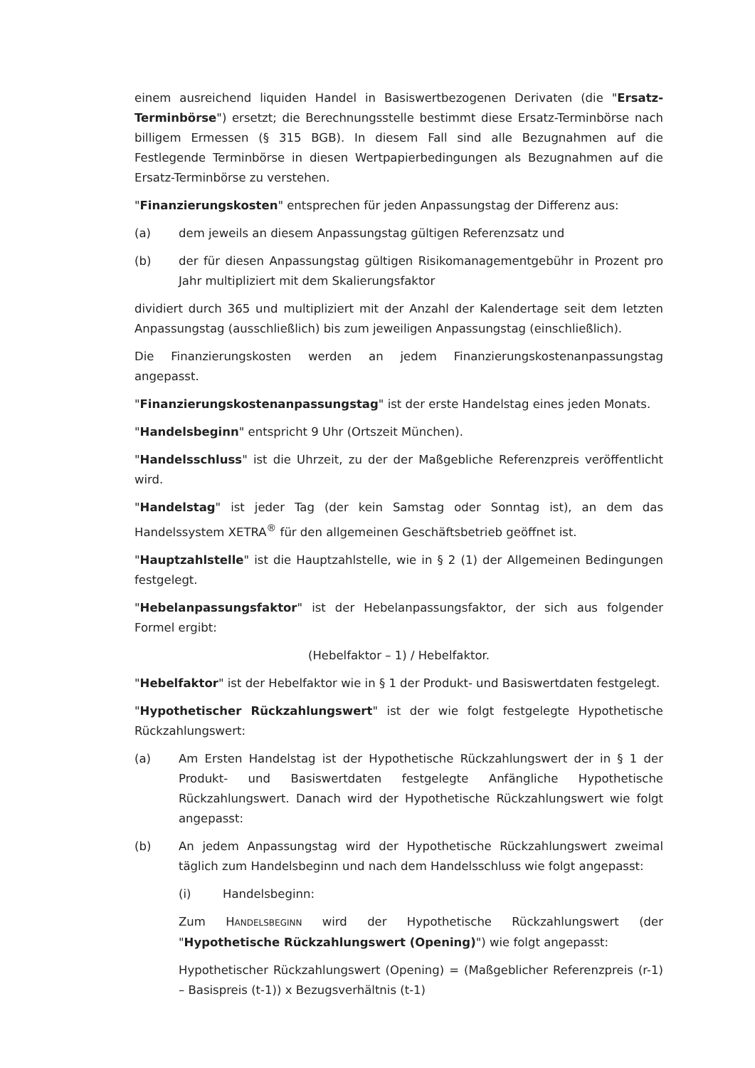einem ausreichend liquiden Handel in Basiswertbezogenen Derivaten (die "Ersatz-Terminbörse") ersetzt; die Berechnungsstelle bestimmt diese Ersatz-Terminbörse nach billigem Ermessen (§ 315 BGB). In diesem Fall sind alle Bezugnahmen auf die Festlegende Terminbörse in diesen Wertpapierbedingungen als Bezugnahmen auf die Ersatz-Terminbörse zu verstehen.
"Finanzierungskosten" entsprechen für jeden Anpassungstag der Differenz aus:
(a) dem jeweils an diesem Anpassungstag gültigen Referenzsatz und
(b) der für diesen Anpassungstag gültigen Risikomanagementgebühr in Prozent pro Jahr multipliziert mit dem Skalierungsfaktor
dividiert durch 365 und multipliziert mit der Anzahl der Kalendertage seit dem letzten Anpassungstag (ausschließlich) bis zum jeweiligen Anpassungstag (einschließlich).
Die Finanzierungskosten werden an jedem Finanzierungskostenanpassungstag angepasst.
"Finanzierungskostenanpassungstag" ist der erste Handelstag eines jeden Monats.
"Handelsbeginn" entspricht 9 Uhr (Ortszeit München).
"Handelsschluss" ist die Uhrzeit, zu der der Maßgebliche Referenzpreis veröffentlicht wird.
"Handelstag" ist jeder Tag (der kein Samstag oder Sonntag ist), an dem das Handelssystem XETRA<sup>®</sup> für den allgemeinen Geschäftsbetrieb geöffnet ist.
"Hauptzahlstelle" ist die Hauptzahlstelle, wie in § 2 (1) der Allgemeinen Bedingungen festgelegt.
"Hebelanpassungsfaktor" ist der Hebelanpassungsfaktor, der sich aus folgender Formel ergibt:
(Hebelfaktor – 1) / Hebelfaktor.
"Hebelfaktor" ist der Hebelfaktor wie in § 1 der Produkt- und Basiswertdaten festgelegt.
"Hypothetischer Rückzahlungswert" ist der wie folgt festgelegte Hypothetische Rückzahlungswert:
(a) Am Ersten Handelstag ist der Hypothetische Rückzahlungswert der in § 1 der Produkt- und Basiswertdaten festgelegte Anfängliche Hypothetische Rückzahlungswert. Danach wird der Hypothetische Rückzahlungswert wie folgt angepasst:
(b) An jedem Anpassungstag wird der Hypothetische Rückzahlungswert zweimal täglich zum Handelsbeginn und nach dem Handelsschluss wie folgt angepasst:
(i) Handelsbeginn:
Zum HANDELSBEGINN wird der Hypothetische Rückzahlungswert (der "Hypothetische Rückzahlungswert (Opening)") wie folgt angepasst:
Hypothetischer Rückzahlungswert (Opening) = (Maßgeblicher Referenzpreis (r-1) – Basispreis (t-1)) x Bezugsverhältnis (t-1)